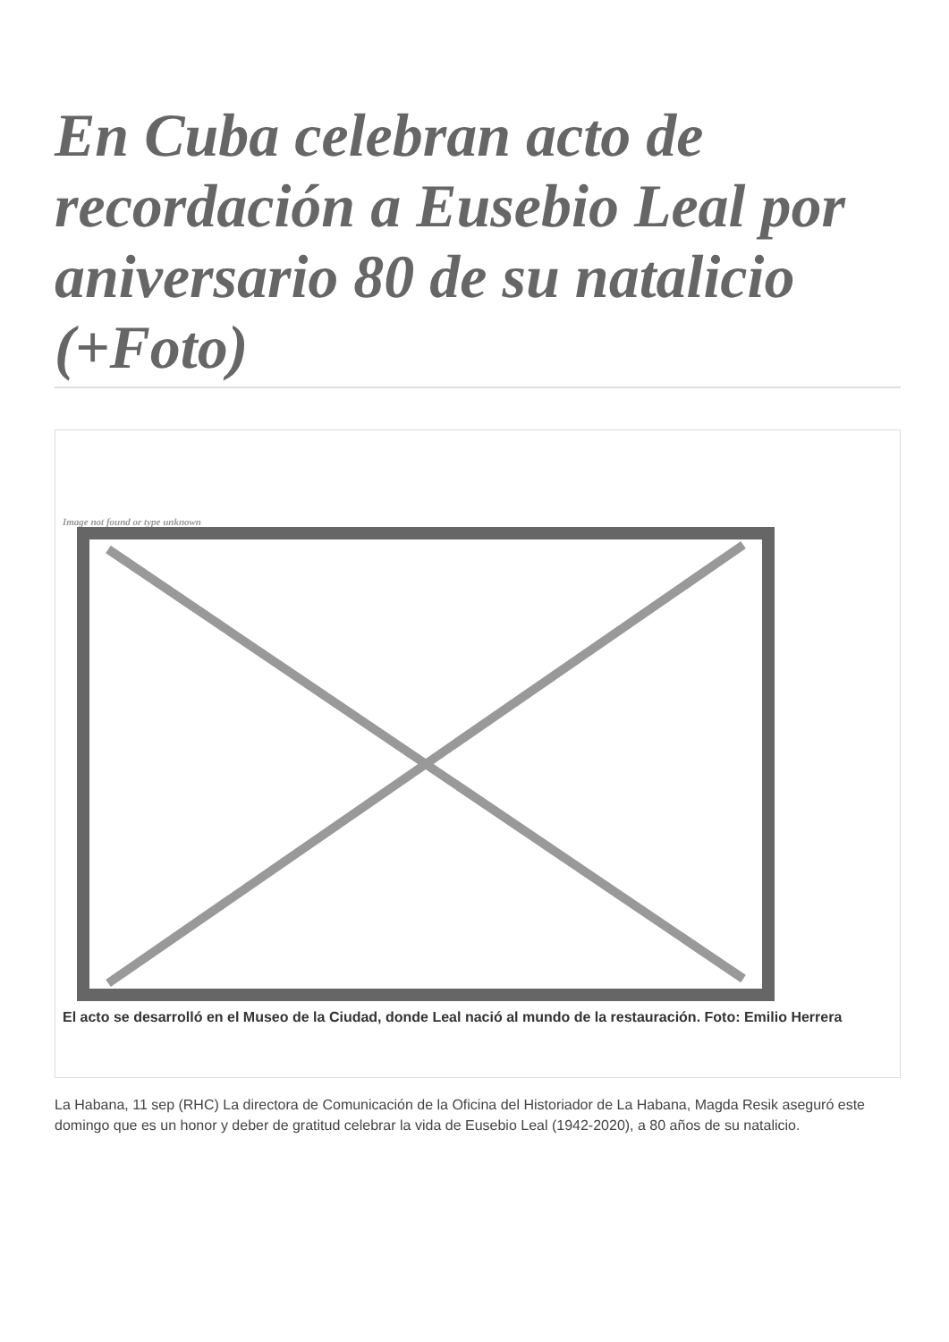En Cuba celebran acto de recordación a Eusebio Leal por aniversario 80 de su natalicio (+Foto)
Image not found or type unknown
El acto se desarrolló en el Museo de la Ciudad, donde Leal nació al mundo de la restauración. Foto: Emilio Herrera
La Habana, 11 sep (RHC) La directora de Comunicación de la Oficina del Historiador de La Habana, Magda Resik aseguró este domingo que es un honor y deber de gratitud celebrar la vida de Eusebio Leal (1942-2020), a 80 años de su natalicio.